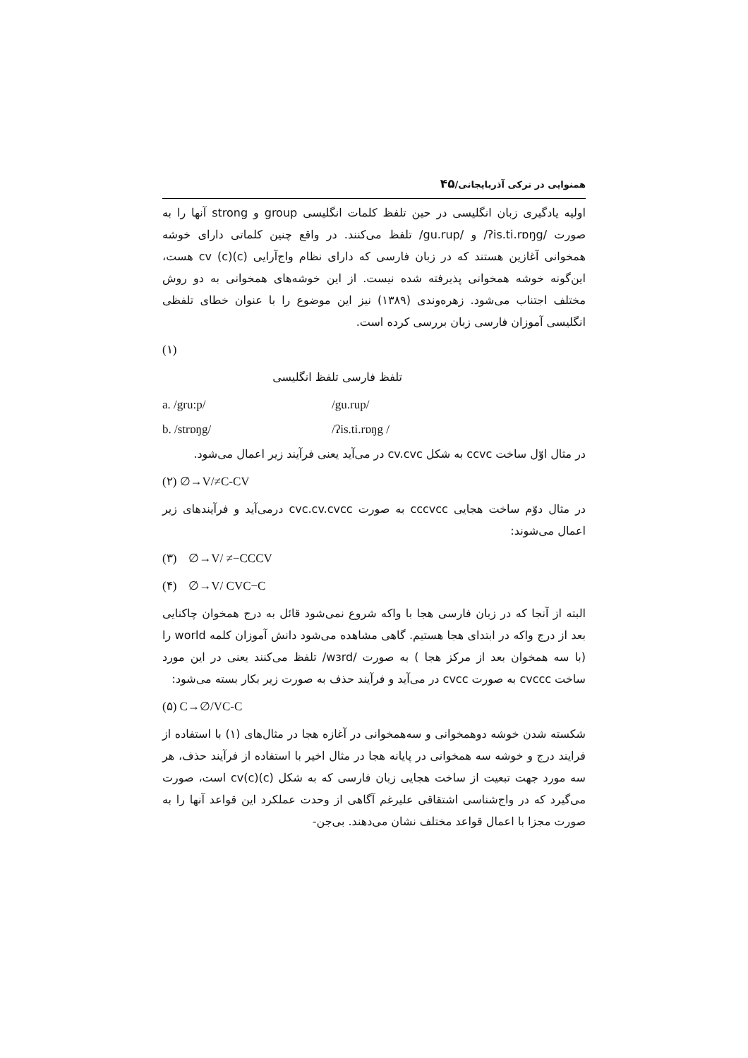همنوایی در ترکی آذربایجانی/۴۵
اولیه یادگیری زبان انگلیسی در حین تلفظ کلمات انگلیسی group و strong آنها را به صورت /ʔis.ti.rɒŋg/ و /gu.rup/ تلفظ می‌کنند. در واقع چنین کلماتی دارای خوشه همخوانی آغازین هستند که در زبان فارسی که دارای نظام واج‌آرایی cv (c)(c) هست، این‌گونه خوشه همخوانی پذیرفته شده نیست. از این خوشه‌های همخوانی به دو روش مختلف اجتناب می‌شود. زهره‌وندی (۱۳۸۹) نیز این موضوع را با عنوان خطای تلفظی انگلیسی آموزان فارسی زبان بررسی کرده است.
(۱)
تلفظ فارسی تلفظ انگلیسی
a. /gru:p/ /gu.rup/
b. /strɒŋg/ /ʔis.ti.rɒŋg /
در مثال اوّل ساخت ccvc به شکل cv.cvc در می‌آید یعنی فرآیند زیر اعمال می‌شود.
(۲) ∅→V/≠C-CV
در مثال دوّم ساخت هجایی cccvcc به صورت cvc.cv.cvcc درمی‌آید و فرآیندهای زیر اعمال می‌شوند:
(۳) ∅→V/ ≠−CCCV
(۴) ∅→V/ CVC−C
البته از آنجا که در زبان فارسی هجا با واکه شروع نمی‌شود قائل به درج همخوان چاکنایی بعد از درج واکه در ابتدای هجا هستیم. گاهی مشاهده می‌شود دانش آموزان کلمه world را (با سه همخوان بعد از مرکز هجا ) به صورت /wɜrd/ تلفظ می‌کنند یعنی در این مورد ساخت cvccc به صورت cvcc در می‌آید و فرآیند حذف به صورت زیر بکار بسته می‌شود:
(۵) C→∅/VC-C
شکسته شدن خوشه دوهمخوانی و سه‌همخوانی در آغازه هجا در مثال‌های (۱) با استفاده از فرایند درج و خوشه سه همخوانی در پایانه هجا در مثال اخیر با استفاده از فرآیند حذف، هر سه مورد جهت تبعیت از ساخت هجایی زبان فارسی که به شکل cv(c)(c) است، صورت می‌گیرد که در واج‌شناسی اشتقاقی علیرغم آگاهی از وحدت عملکرد این قواعد آنها را به صورت مجزا با اعمال قواعد مختلف نشان می‌دهند. بی‌جن-